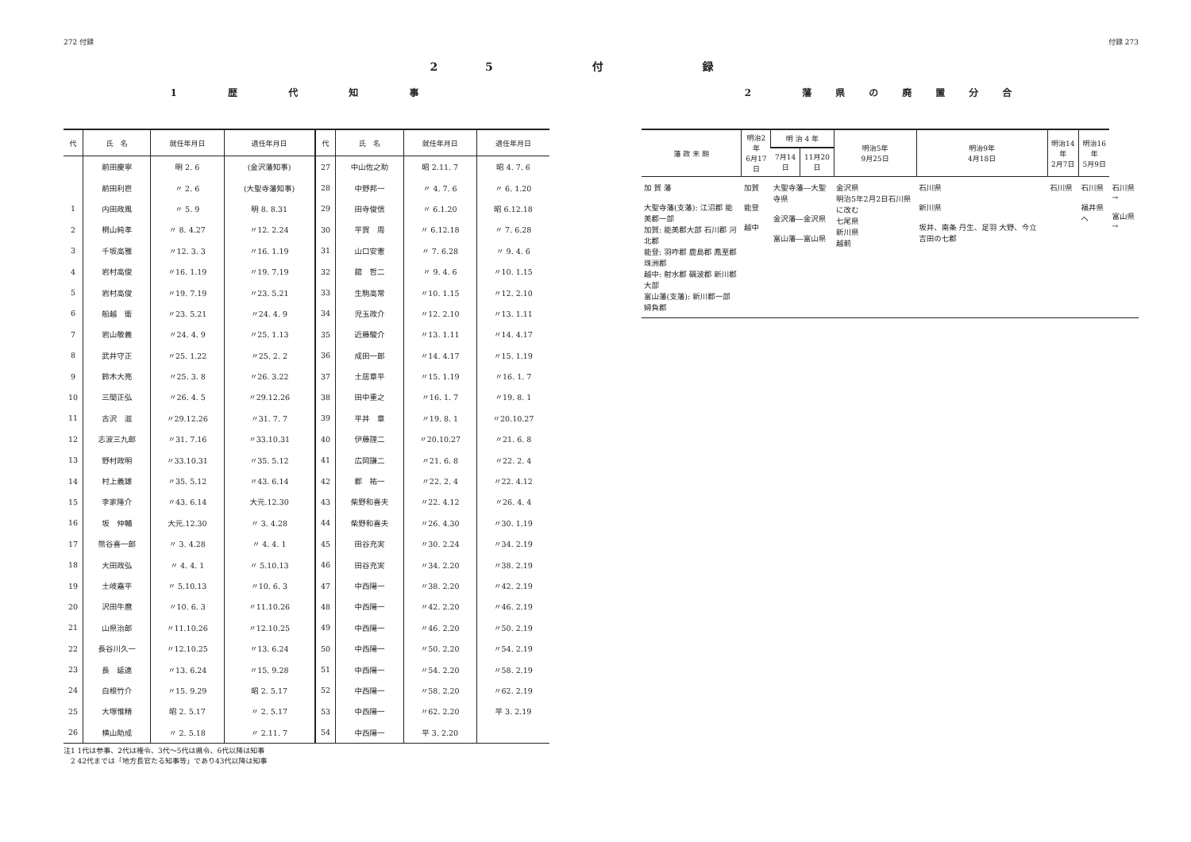272 付録 付録 273
25 付 録
1 歴 代 知 事
| 代 | 氏 名 | 就任年月日 | 退任年月日 | 代 | 氏 名 | 就任年月日 | 退任年月日 |
| --- | --- | --- | --- | --- | --- | --- | --- |
| | 前田慶寧 | 明 2. 6 | (金沢藩知事) | 27 | 中山佐之助 | 昭 2.11. 7 | 昭 4. 7. 6 |
| | 前田利鬯 | 〃 2. 6 | (大聖寺藩知事) | 28 | 中野邦一 | 〃 4. 7. 6 | 〃 6. 1.20 |
| 1 | 内田政風 | 〃 5. 9 | 明 8. 8.31 | 29 | 田寺俊信 | 〃 6.1.20 | 昭 6.12.18 |
| 2 | 桐山純孝 | 〃 8. 4.27 | 〃12. 2.24 | 30 | 平賀 周 | 〃 6.12.18 | 〃 7. 6.28 |
| 3 | 千坂高雅 | 〃12. 3. 3 | 〃16. 1.19 | 31 | 山口安憲 | 〃 7. 6.28 | 〃 9. 4. 6 |
| 4 | 岩村高俊 | 〃16. 1.19 | 〃19. 7.19 | 32 | 舘 哲二 | 〃 9. 4. 6 | 〃10. 1.15 |
| 5 | 岩村高俊 | 〃19. 7.19 | 〃23. 5.21 | 33 | 生駒高常 | 〃10. 1.15 | 〃12. 2.10 |
| 6 | 船越 衛 | 〃23. 5.21 | 〃24. 4. 9 | 34 | 児玉政介 | 〃12. 2.10 | 〃13. 1.11 |
| 7 | 岩山敬義 | 〃24. 4. 9 | 〃25. 1.13 | 35 | 近藤駿介 | 〃13. 1.11 | 〃14. 4.17 |
| 8 | 武井守正 | 〃25. 1.22 | 〃25. 2. 2 | 36 | 成田一郎 | 〃14. 4.17 | 〃15. 1.19 |
| 9 | 鈴木大亮 | 〃25. 3. 8 | 〃26. 3.22 | 37 | 土居章平 | 〃15. 1.19 | 〃16. 1. 7 |
| 10 | 三間正弘 | 〃26. 4. 5 | 〃29.12.26 | 38 | 田中重之 | 〃16. 1. 7 | 〃19. 8. 1 |
| 11 | 古沢 滋 | 〃29.12.26 | 〃31. 7. 7 | 39 | 平井 章 | 〃19. 8. 1 | 〃20.10.27 |
| 12 | 志波三九郎 | 〃31. 7.16 | 〃33.10.31 | 40 | 伊藤謹二 | 〃20.10.27 | 〃21. 6. 8 |
| 13 | 野村政明 | 〃33.10.31 | 〃35. 5.12 | 41 | 広岡謙二 | 〃21. 6. 8 | 〃22. 2. 4 |
| 14 | 村上義雄 | 〃35. 5.12 | 〃43. 6.14 | 42 | 郡 祐一 | 〃22. 2. 4 | 〃22. 4.12 |
| 15 | 李家隆介 | 〃43. 6.14 | 大元.12.30 | 43 | 柴野和喜夫 | 〃22. 4.12 | 〃26. 4. 4 |
| 16 | 坂 仲輔 | 大元.12.30 | 〃 3. 4.28 | 44 | 柴野和喜夫 | 〃26. 4.30 | 〃30. 1.19 |
| 17 | 熊谷喜一郎 | 〃 3. 4.28 | 〃 4. 4. 1 | 45 | 田谷充実 | 〃30. 2.24 | 〃34. 2.19 |
| 18 | 大田政弘 | 〃 4. 4. 1 | 〃 5.10.13 | 46 | 田谷充実 | 〃34. 2.20 | 〃38. 2.19 |
| 19 | 土岐嘉平 | 〃 5.10.13 | 〃10. 6. 3 | 47 | 中西陽一 | 〃38. 2.20 | 〃42. 2.19 |
| 20 | 沢田牛麿 | 〃10. 6. 3 | 〃11.10.26 | 48 | 中西陽一 | 〃42. 2.20 | 〃46. 2.19 |
| 21 | 山県治郎 | 〃11.10.26 | 〃12.10.25 | 49 | 中西陽一 | 〃46. 2.20 | 〃50. 2.19 |
| 22 | 長谷川久一 | 〃12.10.25 | 〃13. 6.24 | 50 | 中西陽一 | 〃50. 2.20 | 〃54. 2.19 |
| 23 | 長 延連 | 〃13. 6.24 | 〃15. 9.28 | 51 | 中西陽一 | 〃54. 2.20 | 〃58. 2.19 |
| 24 | 白根竹介 | 〃15. 9.29 | 昭 2. 5.17 | 52 | 中西陽一 | 〃58. 2.20 | 〃62. 2.19 |
| 25 | 大塚惟精 | 昭 2. 5.17 | 〃 2. 5.17 | 53 | 中西陽一 | 〃62. 2.20 | 平 3. 2.19 |
| 26 | 横山助成 | 〃 2. 5.18 | 〃 2.11. 7 | 54 | 中西陽一 | 平 3. 2.20 | |
注1 1代は参事、2代は権令、3代～5代は県令、6代以降は知事
　2 42代までは「地方長官たる知事等」であり43代以降は知事
2 藩県の廃置分合
| 藩 政 末 期 | 明治2年 6月17日 | 明 治 4 年 | | 明治5年 9月25日 | 明治9年 4月18日 | 明治14年 2月7日 | 明治16年 5月9日 | |
| --- | --- | --- | --- | --- | --- | --- | --- | --- |
| | | 7月14日 | 11月20日 | | | | | |
| 加 賀 藩 大聖寺藩(支藩): 江沼郡 能美郡一部 加賀: 能美郡大部 石川郡 河北郡 能登: 羽咋郡 鹿島郡 鳳至郡 珠洲郡 越中: 射水郡 礪波郡 新川郡大部 富山藩(支藩): 新川郡一部 婦負郡 | 加賀 能登 越中 | 大聖寺藩―大聖寺県 金沢藩―金沢県 富山藩―富山県 | | 金沢県 明治5年2月2日石川県に改む 七尾県 新川県 越前 | 石川県 新川県 坂井、南条 丹生、足羽 大野、今立 吉田の七郡 | 石川県 | 石川県 福井県へ | 石川県→ 富山県→ |